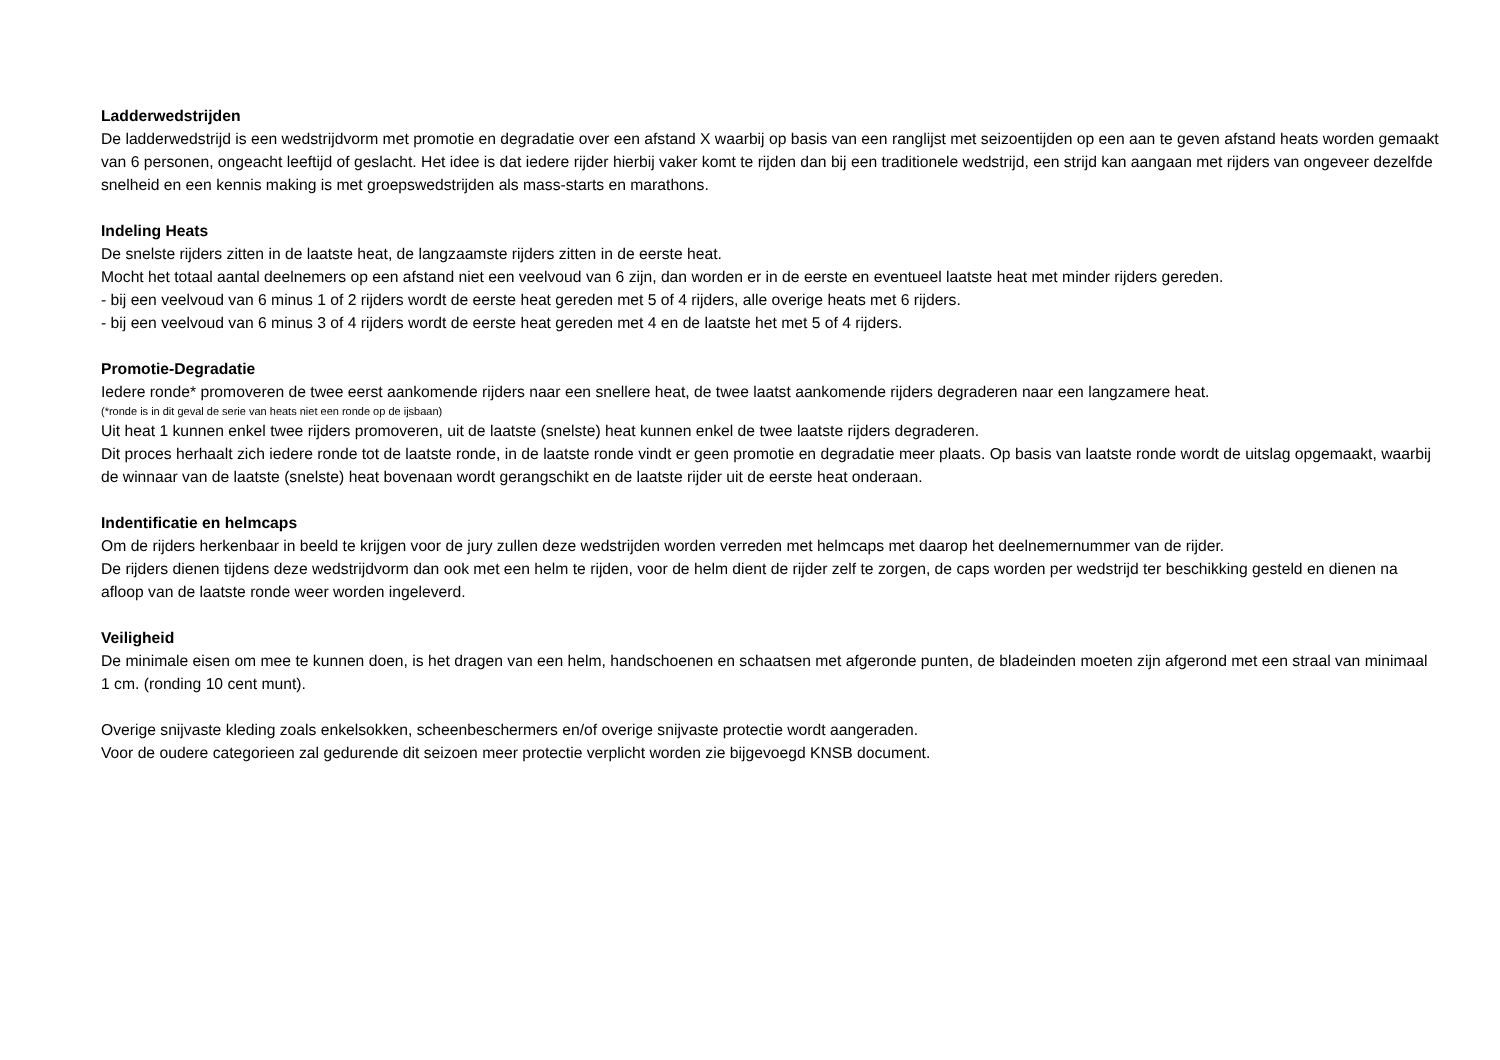Ladderwedstrijden
De ladderwedstrijd is een wedstrijdvorm met promotie en degradatie over een afstand X waarbij op basis van een ranglijst met seizoentijden op een aan te geven afstand heats worden gemaakt van 6 personen, ongeacht leeftijd of geslacht. Het idee is dat iedere rijder hierbij vaker komt te rijden dan bij een traditionele wedstrijd, een strijd kan aangaan met rijders van ongeveer dezelfde snelheid en een kennis making is met groepswedstrijden als mass-starts en marathons.
Indeling Heats
De snelste rijders zitten in de laatste heat, de langzaamste rijders zitten in de eerste heat.
Mocht het totaal aantal deelnemers op een afstand niet een veelvoud van 6 zijn, dan worden er in de eerste en eventueel laatste heat met minder rijders gereden.
- bij een veelvoud van 6 minus 1 of 2 rijders wordt de eerste heat gereden met 5 of 4 rijders, alle overige heats met 6 rijders.
- bij een veelvoud van 6 minus 3 of 4 rijders wordt de eerste heat gereden met 4 en de laatste het met 5 of 4 rijders.
Promotie-Degradatie
Iedere ronde* promoveren de twee eerst aankomende rijders naar een snellere heat, de twee laatst aankomende rijders degraderen naar een langzamere heat.
(*ronde is in dit geval de serie van heats niet een ronde op de ijsbaan)
Uit heat 1 kunnen enkel twee rijders promoveren, uit de laatste (snelste) heat kunnen enkel de twee laatste rijders degraderen.
Dit proces herhaalt zich iedere ronde tot de laatste ronde, in de laatste ronde vindt er geen promotie en degradatie meer plaats. Op basis van laatste ronde wordt de uitslag opgemaakt, waarbij de winnaar van de laatste (snelste) heat bovenaan wordt gerangschikt en de laatste rijder uit de eerste heat onderaan.
Indentificatie en helmcaps
Om de rijders herkenbaar in beeld te krijgen voor de jury zullen deze wedstrijden worden verreden met helmcaps met daarop het deelnemernummer van de rijder.
De rijders dienen tijdens deze wedstrijdvorm dan ook met een helm te rijden, voor de helm dient de rijder zelf te zorgen, de caps worden per wedstrijd ter beschikking gesteld en dienen na afloop van de laatste ronde weer worden ingeleverd.
Veiligheid
De minimale eisen om mee te kunnen doen, is het dragen van een helm, handschoenen en schaatsen met afgeronde punten, de bladeinden moeten zijn afgerond met een straal van minimaal 1 cm. (ronding 10 cent munt).
Overige snijvaste kleding zoals enkelsokken, scheenbeschermers en/of overige snijvaste protectie wordt aangeraden.
Voor de oudere categorieen zal gedurende dit seizoen meer protectie verplicht worden zie bijgevoegd KNSB document.